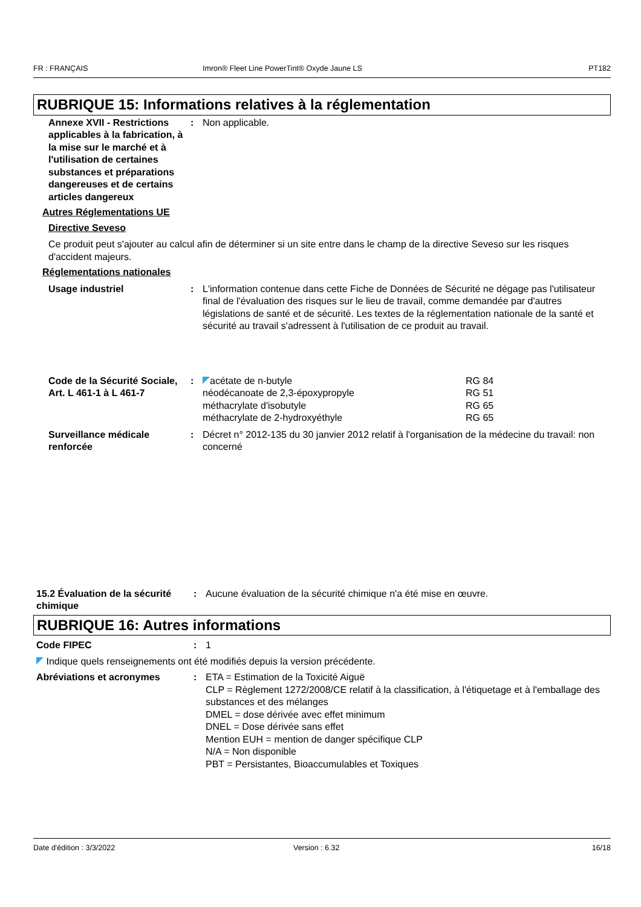FR : FRANÇAIS Imron® Fleet Line PowerTint® Oxyde Jaune LS PT182
RUBRIQUE 15: Informations relatives à la réglementation
Annexe XVII - Restrictions applicables à la fabrication, à la mise sur le marché et à l'utilisation de certaines substances et préparations dangereuses et de certains articles dangereux
: Non applicable.
Autres Réglementations UE
Directive Seveso
Ce produit peut s'ajouter au calcul afin de déterminer si un site entre dans le champ de la directive Seveso sur les risques d'accident majeurs.
Réglementations nationales
Usage industriel : L'information contenue dans cette Fiche de Données de Sécurité ne dégage pas l'utilisateur final de l'évaluation des risques sur le lieu de travail, comme demandée par d'autres législations de santé et de sécurité. Les textes de la réglementation nationale de la santé et sécurité au travail s'adressent à l'utilisation de ce produit au travail.
Code de la Sécurité Sociale, Art. L 461-1 à L 461-7
: acétate de n-butyle RG 84
néodécanoate de 2,3-époxypropyle RG 51
méthacrylate d'isobutyle RG 65
méthacrylate de 2-hydroxyéthyle RG 65
Surveillance médicale renforcée
: Décret n° 2012-135 du 30 janvier 2012 relatif à l'organisation de la médecine du travail: non concerné
15.2 Évaluation de la sécurité chimique
: Aucune évaluation de la sécurité chimique n'a été mise en œuvre.
RUBRIQUE 16: Autres informations
Code FIPEC : 1
Indique quels renseignements ont été modifiés depuis la version précédente.
Abréviations et acronymes : ETA = Estimation de la Toxicité Aiguë
CLP = Règlement 1272/2008/CE relatif à la classification, à l'étiquetage et à l'emballage des substances et des mélanges
DMEL = dose dérivée avec effet minimum
DNEL = Dose dérivée sans effet
Mention EUH = mention de danger spécifique CLP
N/A = Non disponible
PBT = Persistantes, Bioaccumulables et Toxiques
Date d'édition : 3/3/2022 Version : 6.32 16/18